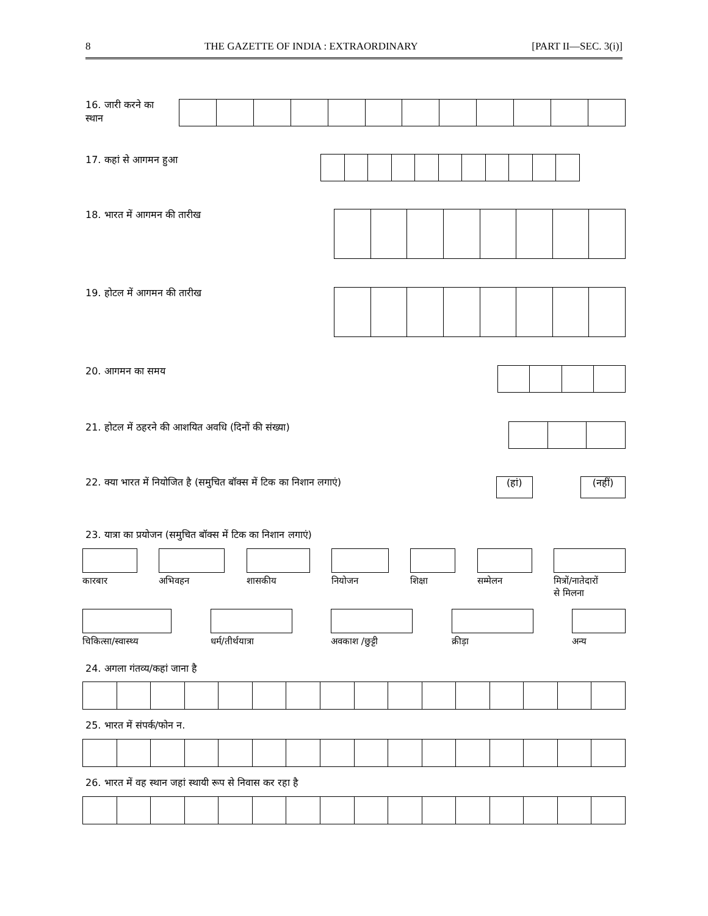8 THE GAZETTE OF INDIA : EXTRAORDINARY [PART II—SEC. 3(i)]
16. जारी करने का
स्थान
17. कहां से आगमन हुआ
18. भारत में आगमन की तारीख
19. होटल में आगमन की तारीख
20. आगमन का समय
21. होटल में ठहरने की आशयित अवधि (दिनों की संख्या)
22. क्या भारत में नियोजित है (समुचित बॉक्स में टिक का निशान लगाएं) (हां) (नहीं)
23. यात्रा का प्रयोजन (समुचित बॉक्स में टिक का निशान लगाएं)
कारबार
अभिवहन
शासकीय
नियोजन
शिक्षा
सम्मेलन
मित्रों/नातेदारों
से मिलना
चिकित्सा/स्वास्थ्य
धर्म/तीर्थयात्रा
अवकाश /छुट्टी
क्रीड़ा
अन्य
24. अगला गंतव्य/कहां जाना है
25. भारत में संपर्क/फोन न.
26. भारत में वह स्थान जहां स्थायी रूप से निवास कर रहा है